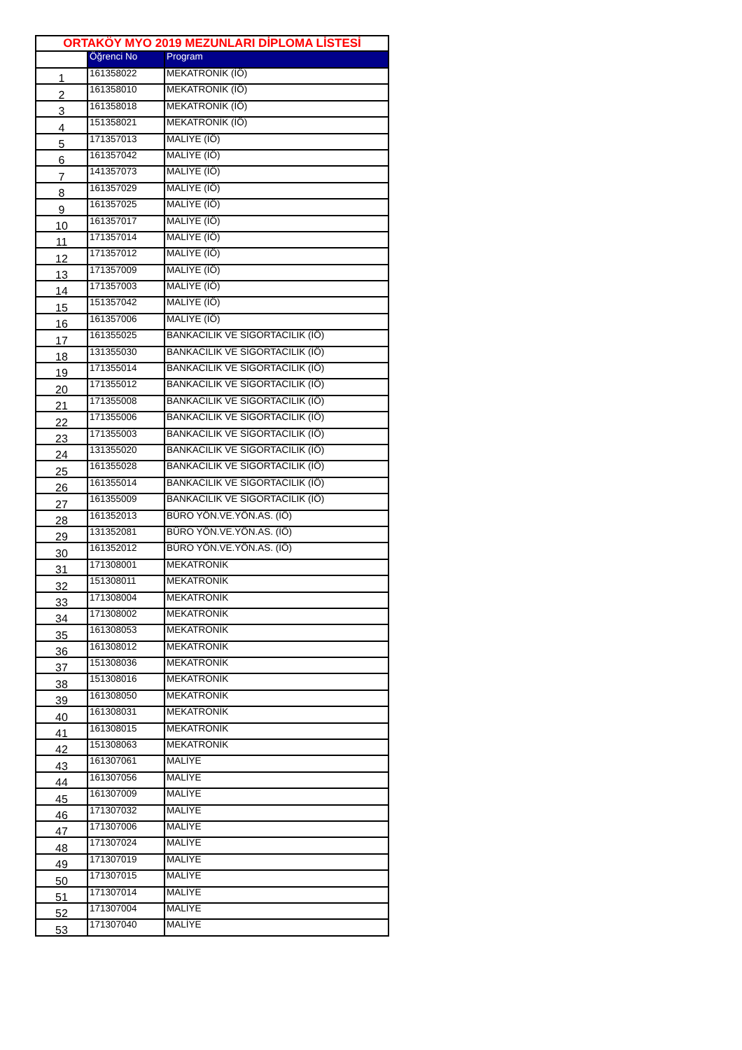| ORTAKÖY MYO 2019 MEZUNLARI DİPLOMA LİSTESİ | | |
| --- | --- | --- |
| | Öğrenci No | Program |
| 1 | 161358022 | MEKATRONİK (İÖ) |
| 2 | 161358010 | MEKATRONİK (İÖ) |
| 3 | 161358018 | MEKATRONİK (İÖ) |
| 4 | 151358021 | MEKATRONİK (İÖ) |
| 5 | 171357013 | MALİYE (İÖ) |
| 6 | 161357042 | MALİYE (İÖ) |
| 7 | 141357073 | MALİYE (İÖ) |
| 8 | 161357029 | MALİYE (İÖ) |
| 9 | 161357025 | MALİYE (İÖ) |
| 10 | 161357017 | MALİYE (İÖ) |
| 11 | 171357014 | MALİYE (İÖ) |
| 12 | 171357012 | MALİYE (İÖ) |
| 13 | 171357009 | MALİYE (İÖ) |
| 14 | 171357003 | MALİYE (İÖ) |
| 15 | 151357042 | MALİYE (İÖ) |
| 16 | 161357006 | MALİYE (İÖ) |
| 17 | 161355025 | BANKACILIK VE SİGORTACILIK (İÖ) |
| 18 | 131355030 | BANKACILIK VE SİGORTACILIK (İÖ) |
| 19 | 171355014 | BANKACILIK VE SİGORTACILIK (İÖ) |
| 20 | 171355012 | BANKACILIK VE SİGORTACILIK (İÖ) |
| 21 | 171355008 | BANKACILIK VE SİGORTACILIK (İÖ) |
| 22 | 171355006 | BANKACILIK VE SİGORTACILIK (İÖ) |
| 23 | 171355003 | BANKACILIK VE SİGORTACILIK (İÖ) |
| 24 | 131355020 | BANKACILIK VE SİGORTACILIK (İÖ) |
| 25 | 161355028 | BANKACILIK VE SİGORTACILIK (İÖ) |
| 26 | 161355014 | BANKACILIK VE SİGORTACILIK (İÖ) |
| 27 | 161355009 | BANKACILIK VE SİGORTACILIK (İÖ) |
| 28 | 161352013 | BÜRO YÖN.VE.YÖN.AS. (İÖ) |
| 29 | 131352081 | BÜRO YÖN.VE.YÖN.AS. (İÖ) |
| 30 | 161352012 | BÜRO YÖN.VE.YÖN.AS. (İÖ) |
| 31 | 171308001 | MEKATRONİK |
| 32 | 151308011 | MEKATRONİK |
| 33 | 171308004 | MEKATRONİK |
| 34 | 171308002 | MEKATRONİK |
| 35 | 161308053 | MEKATRONİK |
| 36 | 161308012 | MEKATRONİK |
| 37 | 151308036 | MEKATRONİK |
| 38 | 151308016 | MEKATRONİK |
| 39 | 161308050 | MEKATRONİK |
| 40 | 161308031 | MEKATRONİK |
| 41 | 161308015 | MEKATRONİK |
| 42 | 151308063 | MEKATRONİK |
| 43 | 161307061 | MALİYE |
| 44 | 161307056 | MALİYE |
| 45 | 161307009 | MALİYE |
| 46 | 171307032 | MALİYE |
| 47 | 171307006 | MALİYE |
| 48 | 171307024 | MALİYE |
| 49 | 171307019 | MALİYE |
| 50 | 171307015 | MALİYE |
| 51 | 171307014 | MALİYE |
| 52 | 171307004 | MALİYE |
| 53 | 171307040 | MALİYE |